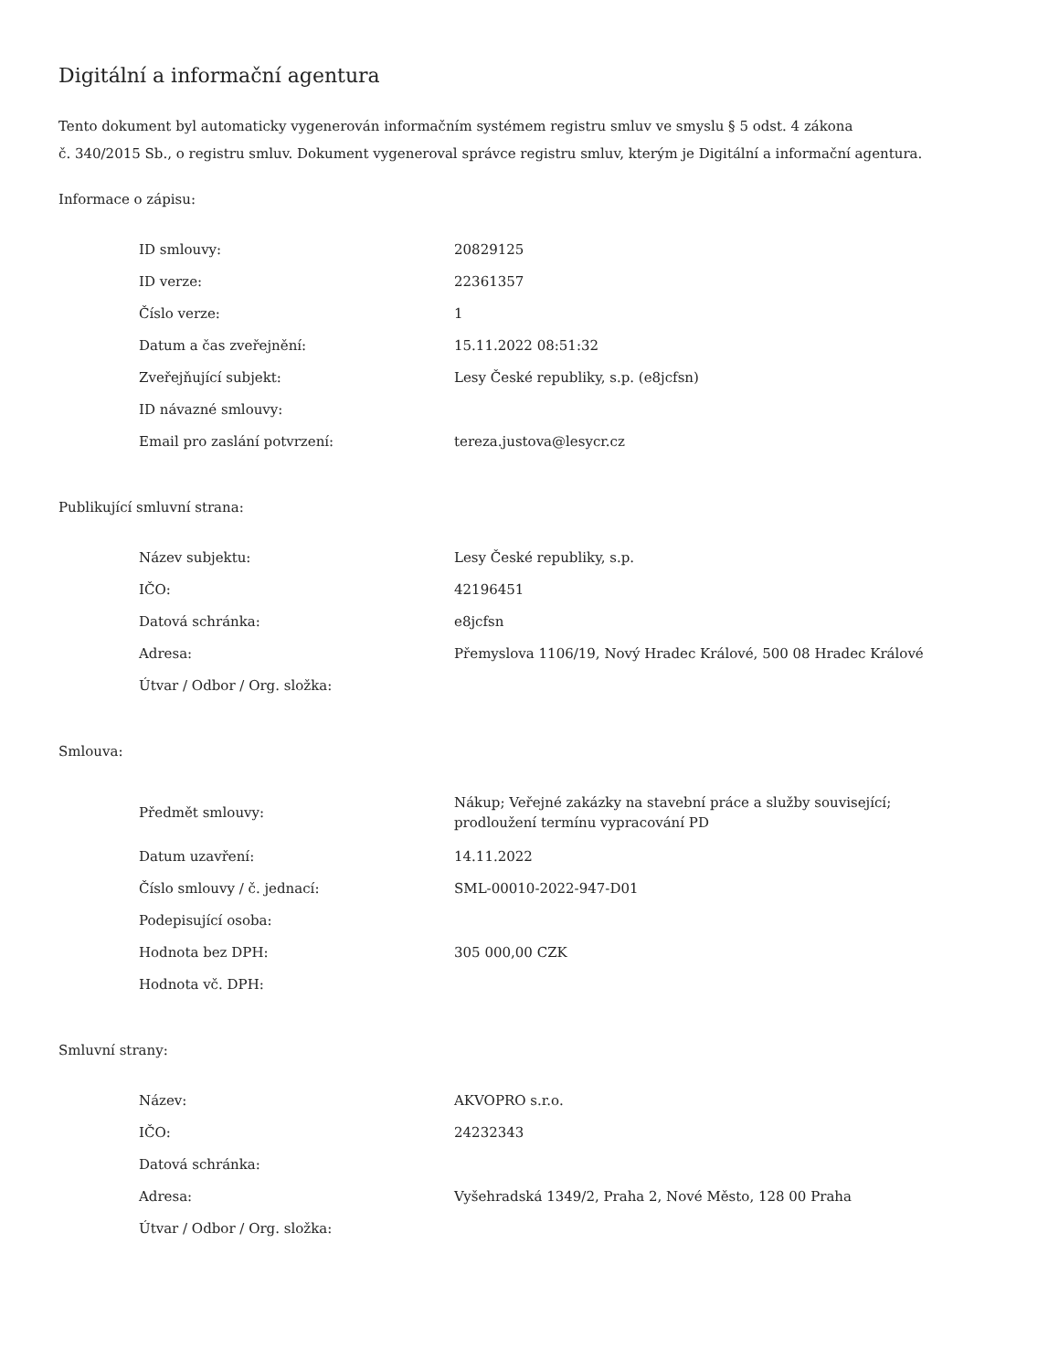Digitální a informační agentura
Tento dokument byl automaticky vygenerován informačním systémem registru smluv ve smyslu § 5 odst. 4 zákona
č. 340/2015 Sb., o registru smluv. Dokument vygeneroval správce registru smluv, kterým je Digitální a informační agentura.
Informace o zápisu:
| ID smlouvy: | 20829125 |
| ID verze: | 22361357 |
| Číslo verze: | 1 |
| Datum a čas zveřejnění: | 15.11.2022 08:51:32 |
| Zveřejňující subjekt: | Lesy České republiky, s.p. (e8jcfsn) |
| ID návazné smlouvy: | |
| Email pro zaslání potvrzení: | tereza.justova@lesycr.cz |
Publikující smluvní strana:
| Název subjektu: | Lesy České republiky, s.p. |
| IČO: | 42196451 |
| Datová schránka: | e8jcfsn |
| Adresa: | Přemyslova 1106/19, Nový Hradec Králové, 500 08 Hradec Králové |
| Útvar / Odbor / Org. složka: | |
Smlouva:
| Předmět smlouvy: | Nákup; Veřejné zakázky na stavební práce a služby související; prodloužení termínu vypracování PD |
| Datum uzavření: | 14.11.2022 |
| Číslo smlouvy / č. jednací: | SML-00010-2022-947-D01 |
| Podepisující osoba: | |
| Hodnota bez DPH: | 305 000,00 CZK |
| Hodnota vč. DPH: | |
Smluvní strany:
| Název: | AKVOPRO s.r.o. |
| IČO: | 24232343 |
| Datová schránka: | |
| Adresa: | Vyšehradská 1349/2, Praha 2, Nové Město, 128 00 Praha |
| Útvar / Odbor / Org. složka: | |